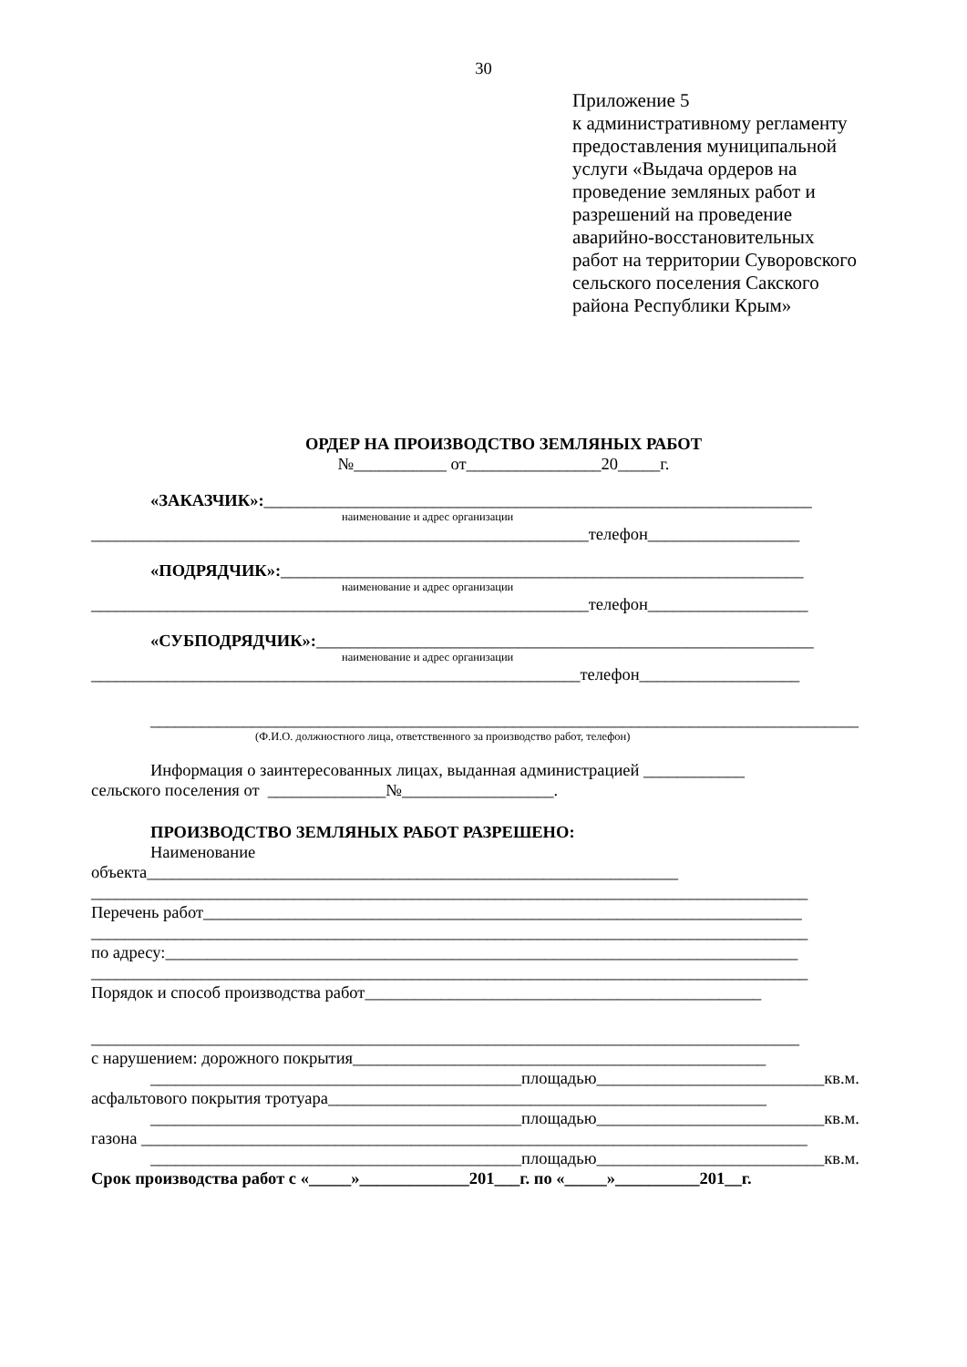30
Приложение 5
к административному регламенту
предоставления муниципальной
услуги «Выдача ордеров на
проведение земляных работ и
разрешений на проведение
аварийно-восстановительных
работ на территории Суворовского
сельского поселения Сакского
района Республики Крым»
ОРДЕР НА ПРОИЗВОДСТВО ЗЕМЛЯНЫХ РАБОТ
№___________ от________________20_____г.
«ЗАКАЗЧИК»:_________________________________________________________________
наименование и адрес организации
___________________________________________________________телефон__________________
«ПОДРЯДЧИК»:______________________________________________________________
наименование и адрес организации
___________________________________________________________телефон___________________
«СУБПОДРЯДЧИК»:___________________________________________________________
наименование и адрес организации
__________________________________________________________телефон___________________
____________________________________________________________________________________
(Ф.И.О. должностного лица, ответственного за производство работ, телефон)
Информация о заинтересованных лицах, выданная администрацией ____________
сельского поселения от ______________№__________________.
ПРОИЗВОДСТВО ЗЕМЛЯНЫХ РАБОТ РАЗРЕШЕНО:
Наименование
объекта_______________________________________________________________
_____________________________________________________________________________________
Перечень работ_______________________________________________________________________
_____________________________________________________________________________________
по адресу:___________________________________________________________________________
_____________________________________________________________________________________
Порядок и способ производства работ_______________________________________________
____________________________________________________________________________________
с нарушением: дорожного покрытия_________________________________________________
____________________________________________площадью___________________________кв.м.
асфальтового покрытия тротуара____________________________________________________
____________________________________________площадью___________________________кв.м.
газона _______________________________________________________________________________
____________________________________________площадью___________________________кв.м.
Срок производства работ с «_____»_____________201___г. по «_____»__________201__г.